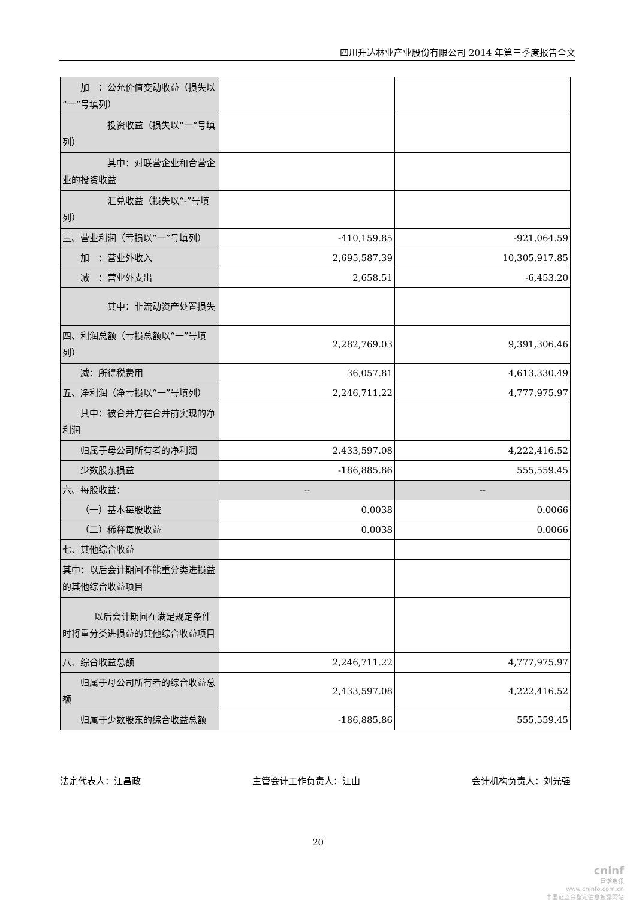四川升达林业产业股份有限公司 2014 年第三季度报告全文
| 加 ：公允价值变动收益（损失以“一”号填列） | | |
| 投资收益（损失以“一”号填列） | | |
| 其中：对联营企业和合营企业的投资收益 | | |
| 汇兑收益（损失以“-”号填列） | | |
| 三、营业利润（亏损以“一”号填列） | -410,159.85 | -921,064.59 |
| 加 ：营业外收入 | 2,695,587.39 | 10,305,917.85 |
| 减 ：营业外支出 | 2,658.51 | -6,453.20 |
| 其中：非流动资产处置损失 | | |
| 四、利润总额（亏损总额以“一”号填列） | 2,282,769.03 | 9,391,306.46 |
| 减：所得税费用 | 36,057.81 | 4,613,330.49 |
| 五、净利润（净亏损以“一”号填列） | 2,246,711.22 | 4,777,975.97 |
| 其中：被合并方在合并前实现的净利润 | | |
| 归属于母公司所有者的净利润 | 2,433,597.08 | 4,222,416.52 |
| 少数股东损益 | -186,885.86 | 555,559.45 |
| 六、每股收益： | -- | -- |
| （一）基本每股收益 | 0.0038 | 0.0066 |
| （二）稀释每股收益 | 0.0038 | 0.0066 |
| 七、其他综合收益 | | |
| 其中：以后会计期间不能重分类进损益的其他综合收益项目 | | |
| 以后会计期间在满足规定条件时将重分类进损益的其他综合收益项目 | | |
| 八、综合收益总额 | 2,246,711.22 | 4,777,975.97 |
| 归属于母公司所有者的综合收益总额 | 2,433,597.08 | 4,222,416.52 |
| 归属于少数股东的综合收益总额 | -186,885.86 | 555,559.45 |
法定代表人：江昌政 主管会计工作负责人：江山 会计机构负责人：刘光强
20
cninf
巨潮资讯
www.cninfo.com.cn
中国证监会指定信息披露网站